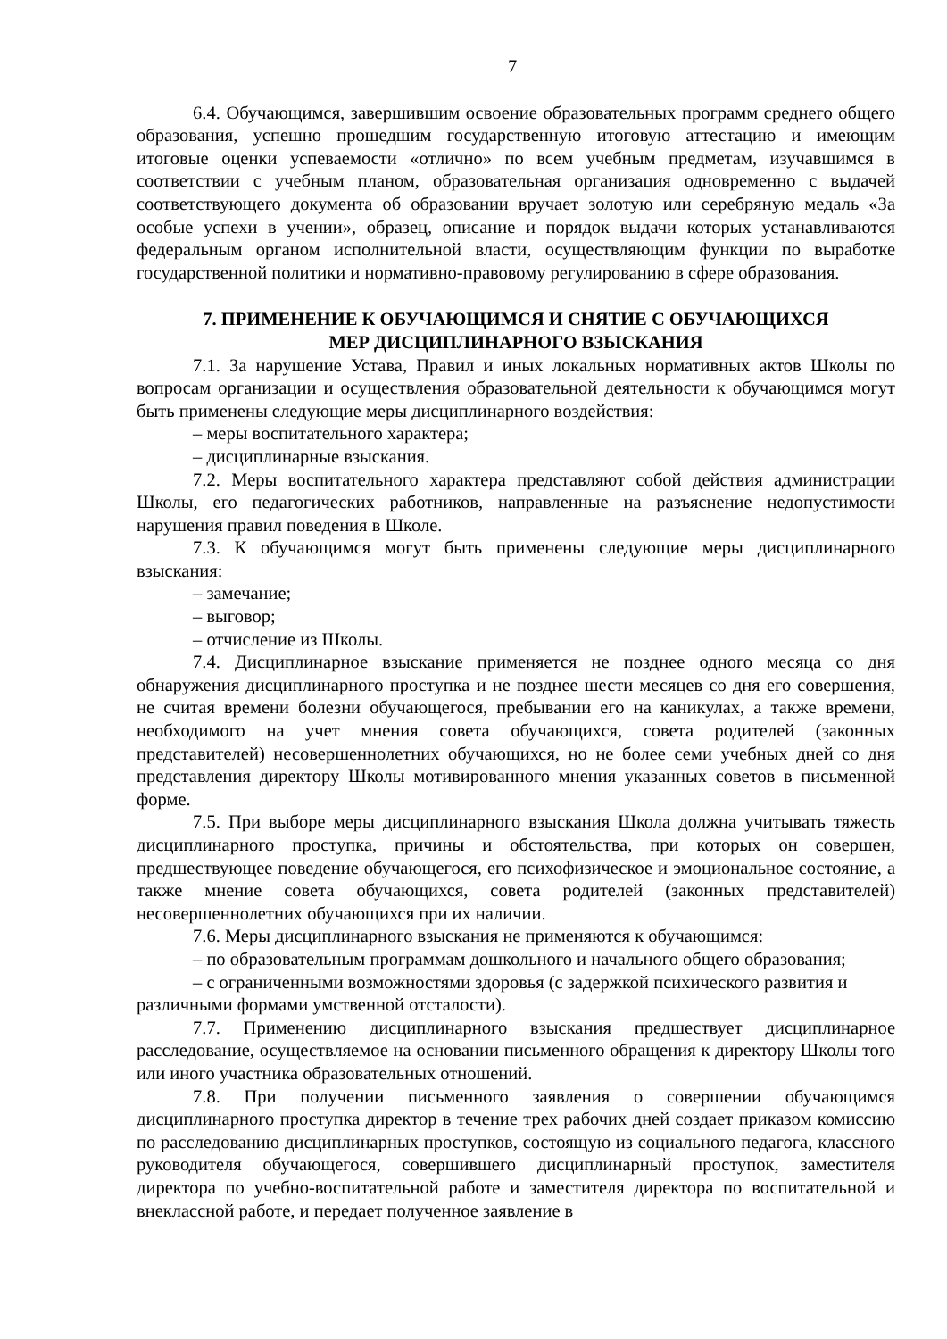7
6.4. Обучающимся, завершившим освоение образовательных программ среднего общего образования, успешно прошедшим государственную итоговую аттестацию и имеющим итоговые оценки успеваемости «отлично» по всем учебным предметам, изучавшимся в соответствии с учебным планом, образовательная организация одновременно с выдачей соответствующего документа об образовании вручает золотую или серебряную медаль «За особые успехи в учении», образец, описание и порядок выдачи которых устанавливаются федеральным органом исполнительной власти, осуществляющим функции по выработке государственной политики и нормативно-правовому регулированию в сфере образования.
7. ПРИМЕНЕНИЕ К ОБУЧАЮЩИМСЯ И СНЯТИЕ С ОБУЧАЮЩИХСЯ
МЕР ДИСЦИПЛИНАРНОГО ВЗЫСКАНИЯ
7.1. За нарушение Устава, Правил и иных локальных нормативных актов Школы по вопросам организации и осуществления образовательной деятельности к обучающимся могут быть применены следующие меры дисциплинарного воздействия:
– меры воспитательного характера;
– дисциплинарные взыскания.
7.2. Меры воспитательного характера представляют собой действия администрации Школы, его педагогических работников, направленные на разъяснение недопустимости нарушения правил поведения в Школе.
7.3. К обучающимся могут быть применены следующие меры дисциплинарного взыскания:
– замечание;
– выговор;
– отчисление из Школы.
7.4. Дисциплинарное взыскание применяется не позднее одного месяца со дня обнаружения дисциплинарного проступка и не позднее шести месяцев со дня его совершения, не считая времени болезни обучающегося, пребывании его на каникулах, а также времени, необходимого на учет мнения совета обучающихся, совета родителей (законных представителей) несовершеннолетних обучающихся, но не более семи учебных дней со дня представления директору Школы мотивированного мнения указанных советов в письменной форме.
7.5. При выборе меры дисциплинарного взыскания Школа должна учитывать тяжесть дисциплинарного проступка, причины и обстоятельства, при которых он совершен, предшествующее поведение обучающегося, его психофизическое и эмоциональное состояние, а также мнение совета обучающихся, совета родителей (законных представителей) несовершеннолетних обучающихся при их наличии.
7.6. Меры дисциплинарного взыскания не применяются к обучающимся:
– по образовательным программам дошкольного и начального общего образования;
– с ограниченными возможностями здоровья (с задержкой психического развития и различными формами умственной отсталости).
7.7. Применению дисциплинарного взыскания предшествует дисциплинарное расследование, осуществляемое на основании письменного обращения к директору Школы того или иного участника образовательных отношений.
7.8. При получении письменного заявления о совершении обучающимся дисциплинарного проступка директор в течение трех рабочих дней создает приказом комиссию по расследованию дисциплинарных проступков, состоящую из социального педагога, классного руководителя обучающегося, совершившего дисциплинарный проступок, заместителя директора по учебно-воспитательной работе и заместителя директора по воспитательной и внеклассной работе, и передает полученное заявление в